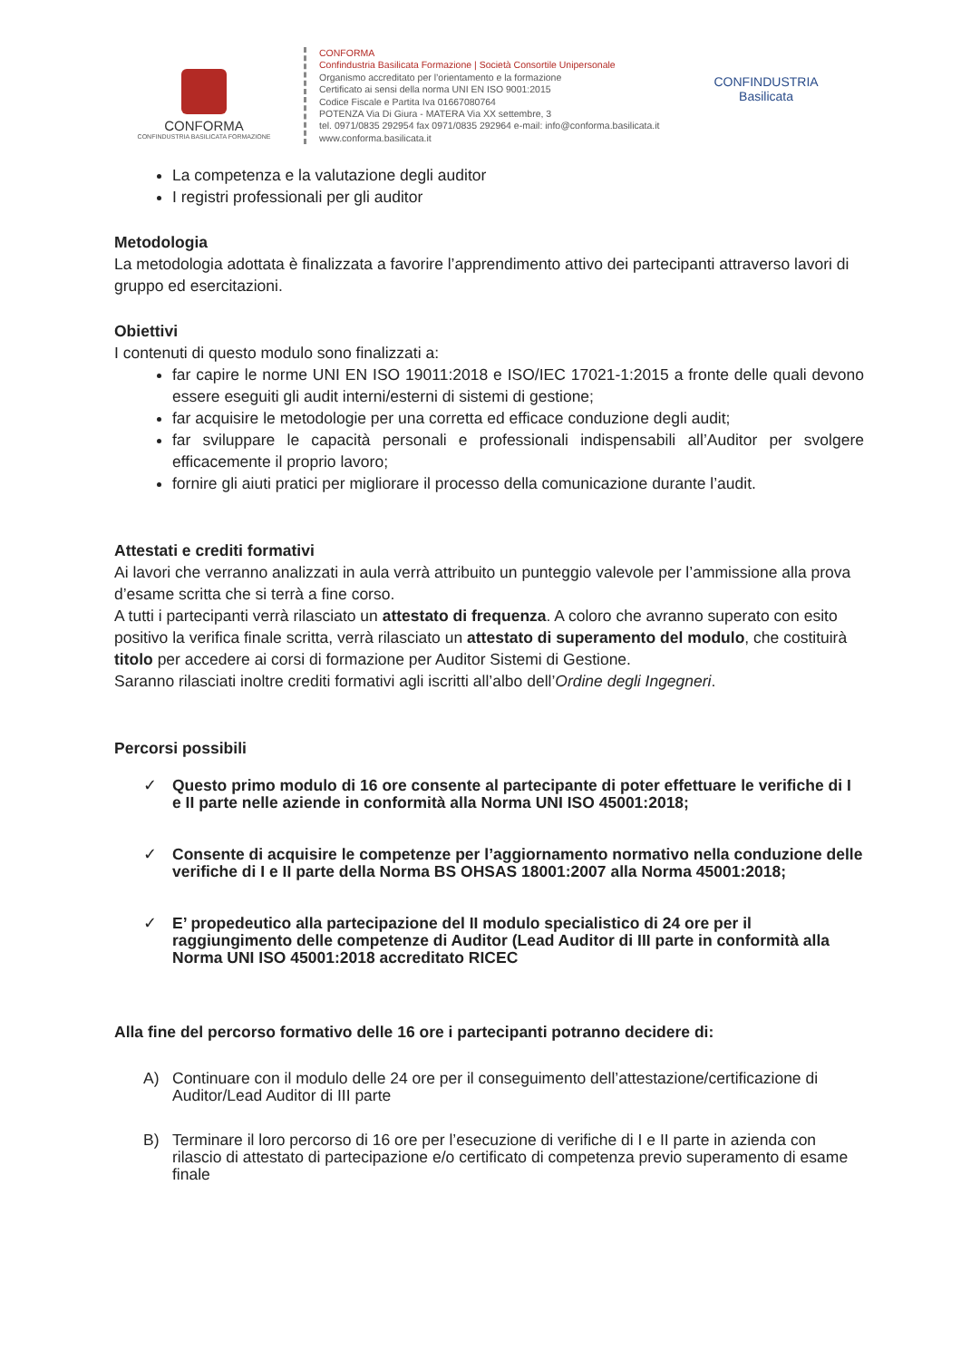CONFORMA
CONFINDUSTRIA BASILICATA FORMAZIONE
CONFORMA
Confindustria Basilicata Formazione | Società Consortile Unipersonale
Organismo accreditato per l’orientamento e la formazione
Certificato ai sensi della norma UNI EN ISO 9001:2015
Codice Fiscale e Partita Iva 01667080764
POTENZA Via Di Giura - MATERA Via XX settembre, 3
tel. 0971/0835 292954 fax 0971/0835 292964 e-mail: info@conforma.basilicata.it
www.conforma.basilicata.it
CONFINDUSTRIA
Basilicata
La competenza e la valutazione degli auditor
I registri professionali per gli auditor
Metodologia
La metodologia adottata è finalizzata a favorire l’apprendimento attivo dei partecipanti attraverso lavori di gruppo ed esercitazioni.
Obiettivi
I contenuti di questo modulo sono finalizzati a:
far capire le norme UNI EN ISO 19011:2018 e ISO/IEC 17021-1:2015 a fronte delle quali devono essere eseguiti gli audit interni/esterni di sistemi di gestione;
far acquisire le metodologie per una corretta ed efficace conduzione degli audit;
far sviluppare le capacità personali e professionali indispensabili all’Auditor per svolgere efficacemente il proprio lavoro;
fornire gli aiuti pratici per migliorare il processo della comunicazione durante l’audit.
Attestati e crediti formativi
Ai lavori che verranno analizzati in aula verrà attribuito un punteggio valevole per l’ammissione alla prova d’esame scritta che si terrà a fine corso.
A tutti i partecipanti verrà rilasciato un attestato di frequenza. A coloro che avranno superato con esito positivo la verifica finale scritta, verrà rilasciato un attestato di superamento del modulo, che costituirà titolo per accedere ai corsi di formazione per Auditor Sistemi di Gestione.
Saranno rilasciati inoltre crediti formativi agli iscritti all’albo dell’Ordine degli Ingegneri.
Percorsi possibili
✓ Questo primo modulo di 16 ore consente al partecipante di poter effettuare le verifiche di I e II parte nelle aziende in conformità alla Norma UNI ISO 45001:2018;
✓ Consente di acquisire le competenze per l’aggiornamento normativo nella conduzione delle verifiche di I e II parte della Norma BS OHSAS 18001:2007 alla Norma 45001:2018;
✓ E’ propedeutico alla partecipazione del II modulo specialistico di 24 ore per il raggiungimento delle competenze di Auditor (Lead Auditor di III parte in conformità alla Norma UNI ISO 45001:2018 accreditato RICEC
Alla fine del percorso formativo delle 16 ore i partecipanti potranno decidere di:
A) Continuare con il modulo delle 24 ore per il conseguimento dell’attestazione/certificazione di Auditor/Lead Auditor di III parte
B) Terminare il loro percorso di 16 ore per l’esecuzione di verifiche di I e II parte in azienda con rilascio di attestato di partecipazione e/o certificato di competenza previo superamento di esame finale